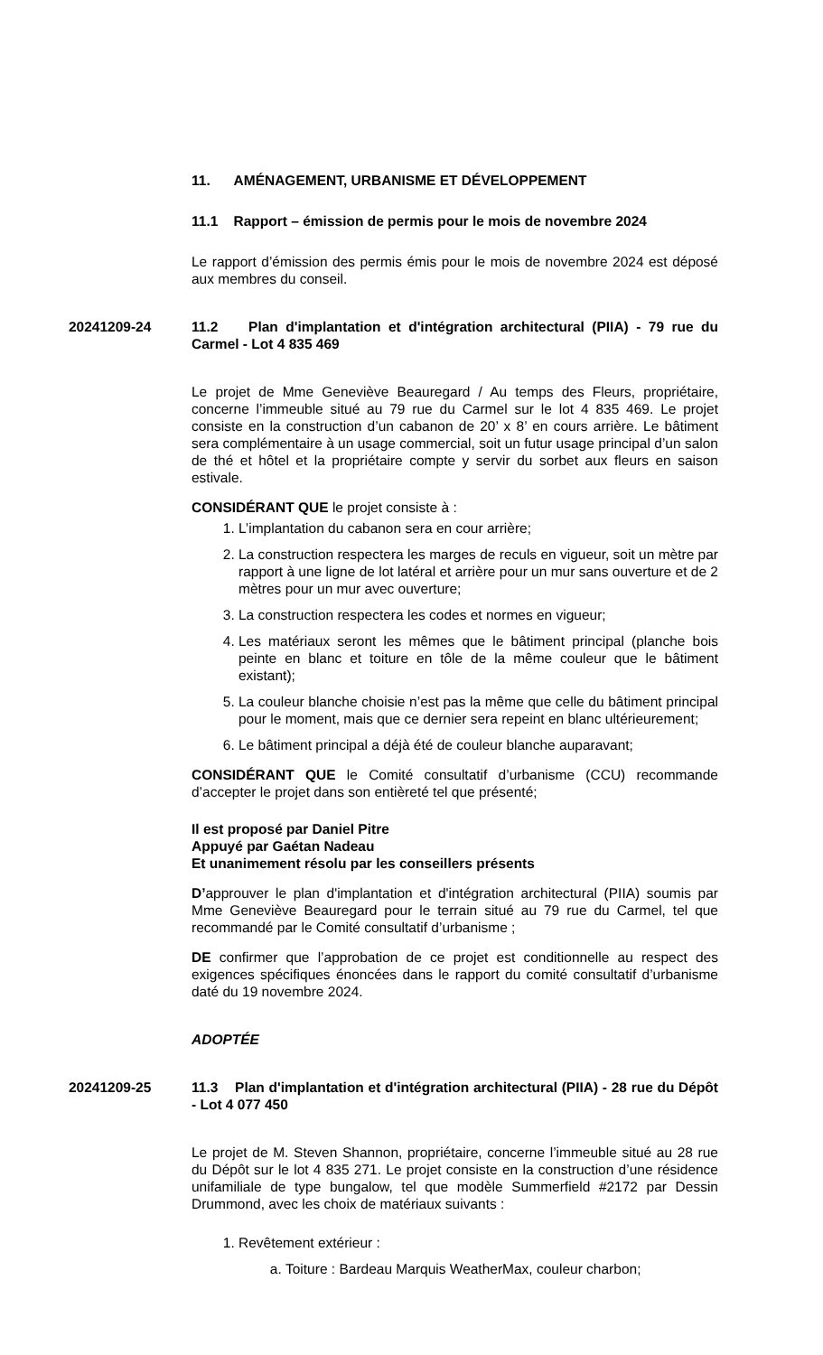11. AMÉNAGEMENT, URBANISME ET DÉVELOPPEMENT
11.1 Rapport – émission de permis pour le mois de novembre 2024
Le rapport d’émission des permis émis pour le mois de novembre 2024 est déposé aux membres du conseil.
20241209-24
11.2 Plan d'implantation et d'intégration architectural (PIIA) - 79 rue du Carmel - Lot 4 835 469
Le projet de Mme Geneviève Beauregard / Au temps des Fleurs, propriétaire, concerne l’immeuble situé au 79 rue du Carmel sur le lot 4 835 469. Le projet consiste en la construction d’un cabanon de 20’ x 8’ en cours arrière. Le bâtiment sera complémentaire à un usage commercial, soit un futur usage principal d’un salon de thé et hôtel et la propriétaire compte y servir du sorbet aux fleurs en saison estivale.
CONSIDÉRANT QUE le projet consiste à :
1. L’implantation du cabanon sera en cour arrière;
2. La construction respectera les marges de reculs en vigueur, soit un mètre par rapport à une ligne de lot latéral et arrière pour un mur sans ouverture et de 2 mètres pour un mur avec ouverture;
3. La construction respectera les codes et normes en vigueur;
4. Les matériaux seront les mêmes que le bâtiment principal (planche bois peinte en blanc et toiture en tôle de la même couleur que le bâtiment existant);
5. La couleur blanche choisie n’est pas la même que celle du bâtiment principal pour le moment, mais que ce dernier sera repeint en blanc ultérieurement;
6. Le bâtiment principal a déjà été de couleur blanche auparavant;
CONSIDÉRANT QUE le Comité consultatif d’urbanisme (CCU) recommande d’accepter le projet dans son entièreté tel que présenté;
Il est proposé par Daniel Pitre
Appuyé par Gaétan Nadeau
Et unanimement résolu par les conseillers présents
D’approuver le plan d'implantation et d'intégration architectural (PIIA) soumis par Mme Geneviève Beauregard pour le terrain situé au 79 rue du Carmel, tel que recommandé par le Comité consultatif d’urbanisme ;
DE confirmer que l’approbation de ce projet est conditionnelle au respect des exigences spécifiques énoncées dans le rapport du comité consultatif d’urbanisme daté du 19 novembre 2024.
ADOPTÉE
20241209-25
11.3 Plan d'implantation et d'intégration architectural (PIIA) - 28 rue du Dépôt - Lot 4 077 450
Le projet de M. Steven Shannon, propriétaire, concerne l’immeuble situé au 28 rue du Dépôt sur le lot 4 835 271. Le projet consiste en la construction d’une résidence unifamiliale de type bungalow, tel que modèle Summerfield #2172 par Dessin Drummond, avec les choix de matériaux suivants :
1. Revêtement extérieur :
a. Toiture : Bardeau Marquis WeatherMax, couleur charbon;